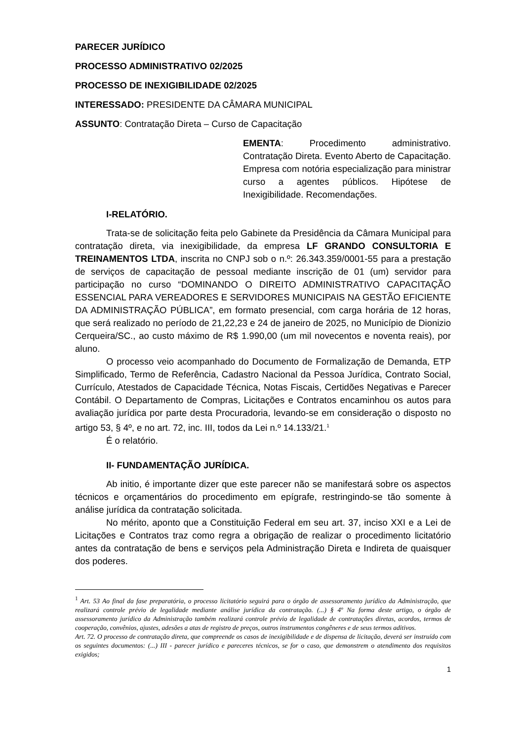PARECER JURÍDICO
PROCESSO ADMINISTRATIVO 02/2025
PROCESSO DE INEXIGIBILIDADE 02/2025
INTERESSADO: PRESIDENTE DA CÂMARA MUNICIPAL
ASSUNTO: Contratação Direta – Curso de Capacitação
EMENTA: Procedimento administrativo. Contratação Direta. Evento Aberto de Capacitação. Empresa com notória especialização para ministrar curso a agentes públicos. Hipótese de Inexigibilidade. Recomendações.
I-RELATÓRIO.
Trata-se de solicitação feita pelo Gabinete da Presidência da Câmara Municipal para contratação direta, via inexigibilidade, da empresa LF GRANDO CONSULTORIA E TREINAMENTOS LTDA, inscrita no CNPJ sob o n.º: 26.343.359/0001-55 para a prestação de serviços de capacitação de pessoal mediante inscrição de 01 (um) servidor para participação no curso “DOMINANDO O DIREITO ADMINISTRATIVO CAPACITAÇÃO ESSENCIAL PARA VEREADORES E SERVIDORES MUNICIPAIS NA GESTÃO EFICIENTE DA ADMINISTRAÇÃO PÚBLICA”, em formato presencial, com carga horária de 12 horas, que será realizado no período de 21,22,23 e 24 de janeiro de 2025, no Município de Dionizio Cerqueira/SC., ao custo máximo de R$ 1.990,00 (um mil novecentos e noventa reais), por aluno.
O processo veio acompanhado do Documento de Formalização de Demanda, ETP Simplificado, Termo de Referência, Cadastro Nacional da Pessoa Jurídica, Contrato Social, Currículo, Atestados de Capacidade Técnica, Notas Fiscais, Certidões Negativas e Parecer Contábil. O Departamento de Compras, Licitações e Contratos encaminhou os autos para avaliação jurídica por parte desta Procuradoria, levando-se em consideração o disposto no artigo 53, § 4º, e no art. 72, inc. III, todos da Lei n.º 14.133/21.<sup>1</sup>
É o relatório.
II- FUNDAMENTAÇÃO JURÍDICA.
Ab initio, é importante dizer que este parecer não se manifestará sobre os aspectos técnicos e orçamentários do procedimento em epígrafe, restringindo-se tão somente à análise jurídica da contratação solicitada.
No mérito, aponto que a Constituição Federal em seu art. 37, inciso XXI e a Lei de Licitações e Contratos traz como regra a obrigação de realizar o procedimento licitatório antes da contratação de bens e serviços pela Administração Direta e Indireta de quaisquer dos poderes.
<sup>1</sup> Art. 53 Ao final da fase preparatória, o processo licitatório seguirá para o órgão de assessoramento jurídico da Administração, que realizará controle prévio de legalidade mediante análise jurídica da contratação. (...) § 4º Na forma deste artigo, o órgão de assessoramento jurídico da Administração também realizará controle prévio de legalidade de contratações diretas, acordos, termos de cooperação, convênios, ajustes, adesões a atas de registro de preços, outros instrumentos congêneres e de seus termos aditivos.
Art. 72. O processo de contratação direta, que compreende os casos de inexigibilidade e de dispensa de licitação, deverá ser instruído com os seguintes documentos: (...) III - parecer jurídico e pareceres técnicos, se for o caso, que demonstrem o atendimento dos requisitos exigidos;
1